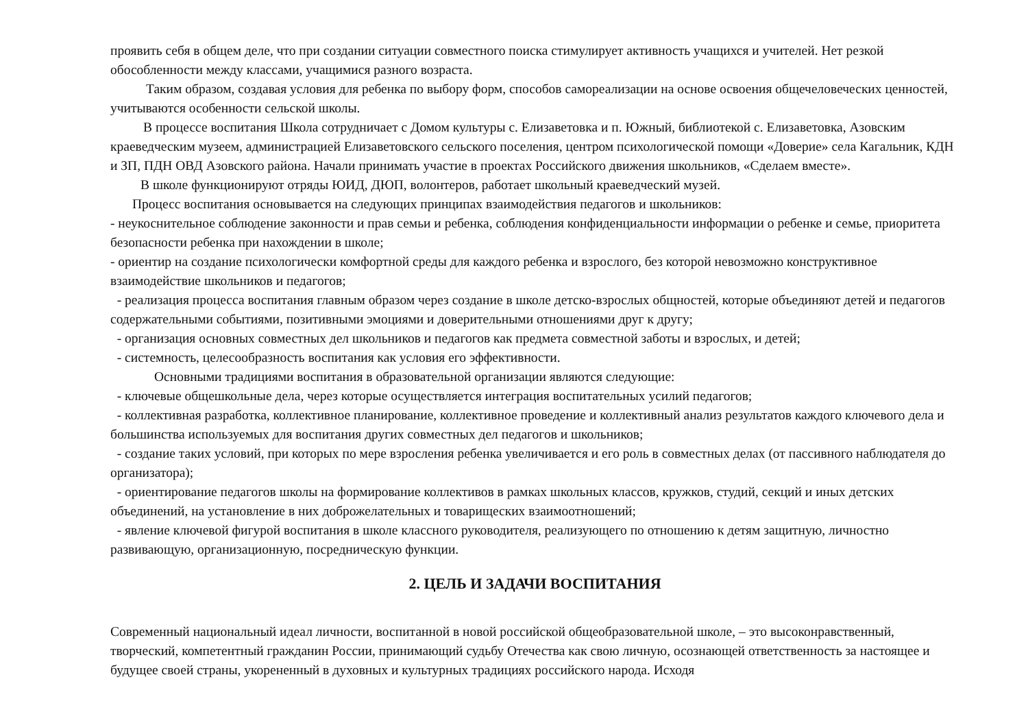проявить себя в общем деле, что при создании ситуации совместного поиска стимулирует активность учащихся и учителей. Нет резкой обособленности между классами, учащимися разного возраста.
Таким образом, создавая условия для ребенка по выбору форм, способов самореализации на основе освоения общечеловеческих ценностей, учитываются особенности сельской школы.
В процессе воспитания Школа сотрудничает с Домом культуры с. Елизаветовка и п. Южный, библиотекой с. Елизаветовка, Азовским краеведческим музеем, администрацией Елизаветовского сельского поселения, центром психологической помощи «Доверие» села Кагальник, КДН и ЗП, ПДН ОВД Азовского района. Начали принимать участие в проектах Российского движения школьников, «Сделаем вместе».
В школе функционируют отряды ЮИД, ДЮП, волонтеров, работает школьный краеведческий музей.
Процесс воспитания основывается на следующих принципах взаимодействия педагогов и школьников:
- неукоснительное соблюдение законности и прав семьи и ребенка, соблюдения конфиденциальности информации о ребенке и семье, приоритета безопасности ребенка при нахождении в школе;
- ориентир на создание психологически комфортной среды для каждого ребенка и взрослого, без которой невозможно конструктивное взаимодействие школьников и педагогов;
- реализация процесса воспитания главным образом через создание в школе детско-взрослых общностей, которые объединяют детей и педагогов содержательными событиями, позитивными эмоциями и доверительными отношениями друг к другу;
- организация основных совместных дел школьников и педагогов как предмета совместной заботы и взрослых, и детей;
- системность, целесообразность воспитания как условия его эффективности.
Основными традициями воспитания в образовательной организации являются следующие:
- ключевые общешкольные дела, через которые осуществляется интеграция воспитательных усилий педагогов;
- коллективная разработка, коллективное планирование, коллективное проведение и коллективный анализ результатов каждого ключевого дела и большинства используемых для воспитания других совместных дел педагогов и школьников;
- создание таких условий, при которых по мере взросления ребенка увеличивается и его роль в совместных делах (от пассивного наблюдателя до организатора);
- ориентирование педагогов школы на формирование коллективов в рамках школьных классов, кружков, студий, секций и иных детских объединений, на установление в них доброжелательных и товарищеских взаимоотношений;
- явление ключевой фигурой воспитания в школе классного руководителя, реализующего по отношению к детям защитную, личностно развивающую, организационную, посредническую функции.
2. ЦЕЛЬ И ЗАДАЧИ ВОСПИТАНИЯ
Современный национальный идеал личности, воспитанной в новой российской общеобразовательной школе, – это высоконравственный, творческий, компетентный гражданин России, принимающий судьбу Отечества как свою личную, осознающей ответственность за настоящее и будущее своей страны, укорененный в духовных и культурных традициях российского народа. Исходя